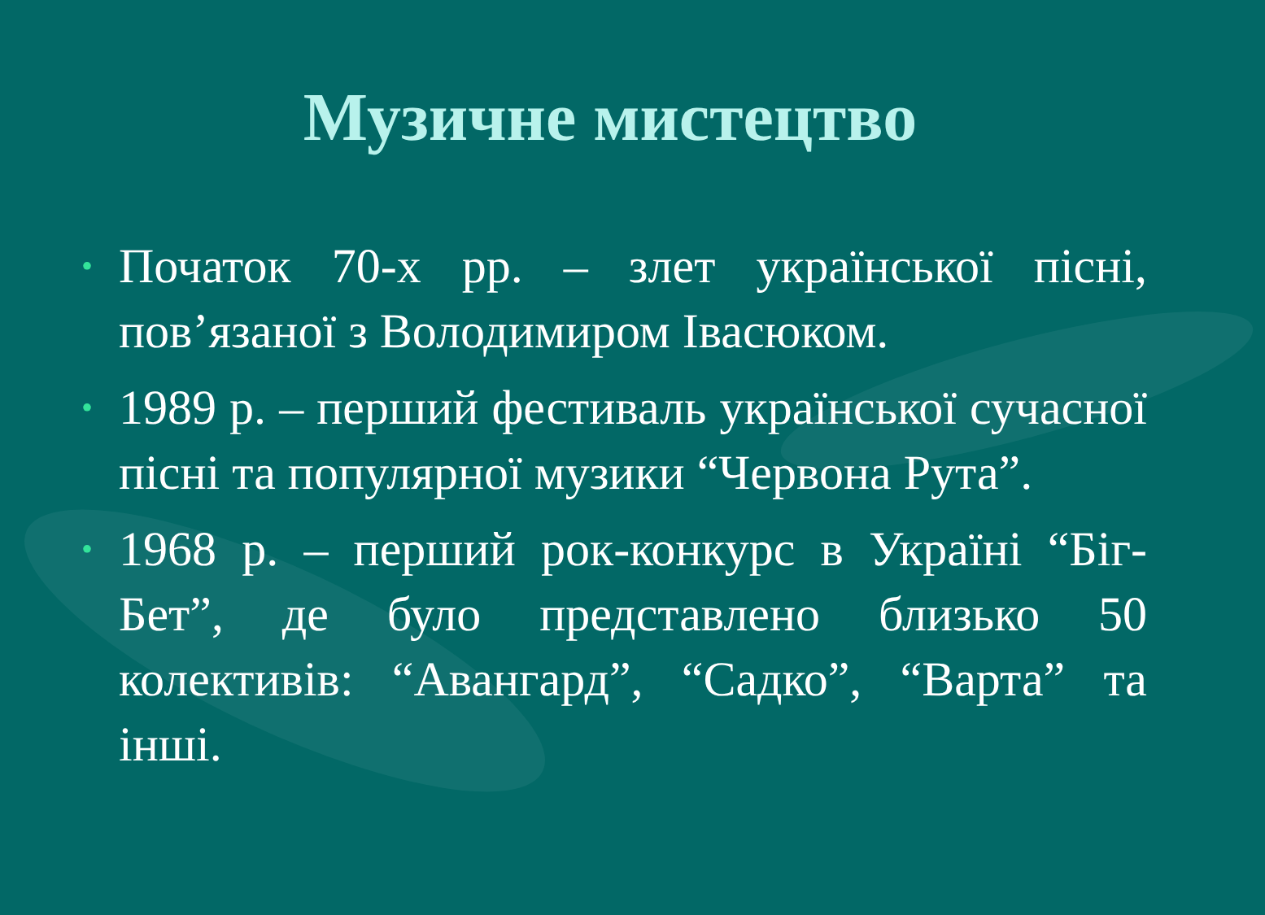Музичне мистецтво
• Початок 70-х рр. – злет української пісні, пов’язаної з Володимиром Івасюком.
• 1989 р. – перший фестиваль української сучасної пісні та популярної музики “Червона Рута”.
• 1968 р. – перший рок-конкурс в Україні “Біг-Бет”, де було представлено близько 50 колективів: “Авангард”, “Садко”, “Варта” та інші.